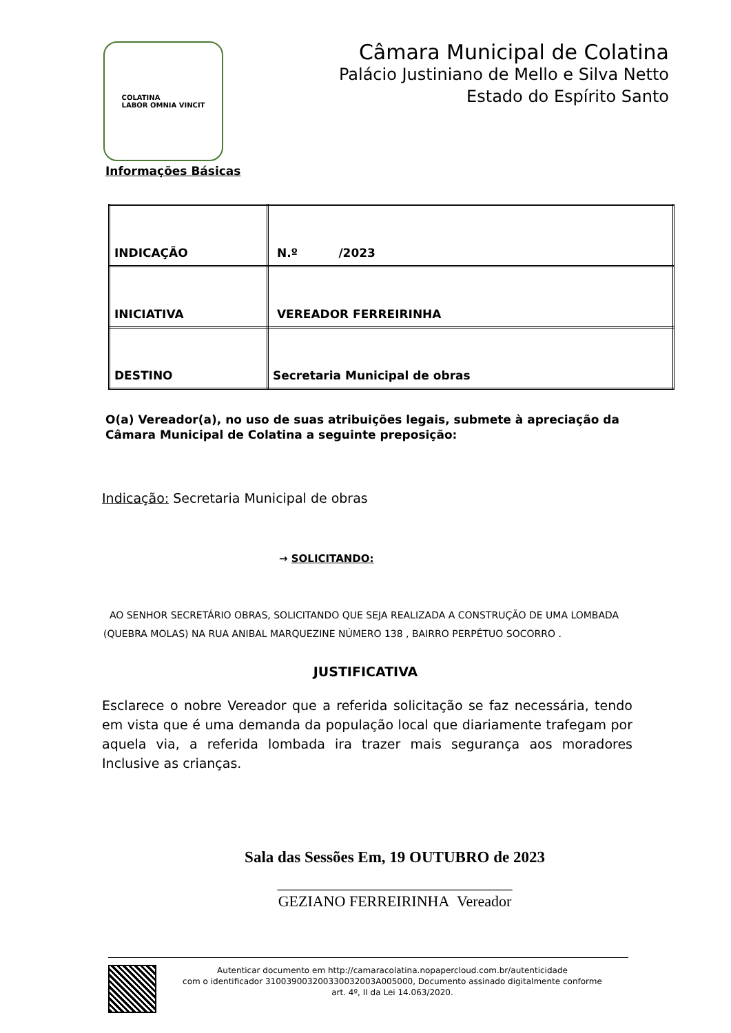COLATINA
LABOR OMNIA VINCIT
Câmara Municipal de Colatina
Palácio Justiniano de Mello e Silva Netto
Estado do Espírito Santo
Informações Básicas
| INDICAÇÃO | N.º /2023 |
| INICIATIVA | VEREADOR FERREIRINHA |
| DESTINO | Secretaria Municipal de obras |
O(a) Vereador(a), no uso de suas atribuições legais, submete à apreciação da Câmara Municipal de Colatina a seguinte preposição:
Indicação: Secretaria Municipal de obras
→ SOLICITANDO:
AO SENHOR SECRETÁRIO OBRAS, SOLICITANDO QUE SEJA REALIZADA A CONSTRUÇÃO DE UMA LOMBADA (QUEBRA MOLAS) NA RUA ANIBAL MARQUEZINE NÚMERO 138 , BAIRRO PERPÉTUO SOCORRO .
JUSTIFICATIVA
Esclarece o nobre Vereador que a referida solicitação se faz necessária, tendo em vista que é uma demanda da população local que diariamente trafegam por aquela via, a referida lombada ira trazer mais segurança aos moradores Inclusive as crianças.
Sala das Sessões Em, 19 OUTUBRO de 2023
_______________________________
GEZIANO FERREIRINHA Vereador
Autenticar documento em http://camaracolatina.nopapercloud.com.br/autenticidade
com o identificador 310039003200330032003A005000, Documento assinado digitalmente conforme
art. 4º, II da Lei 14.063/2020.